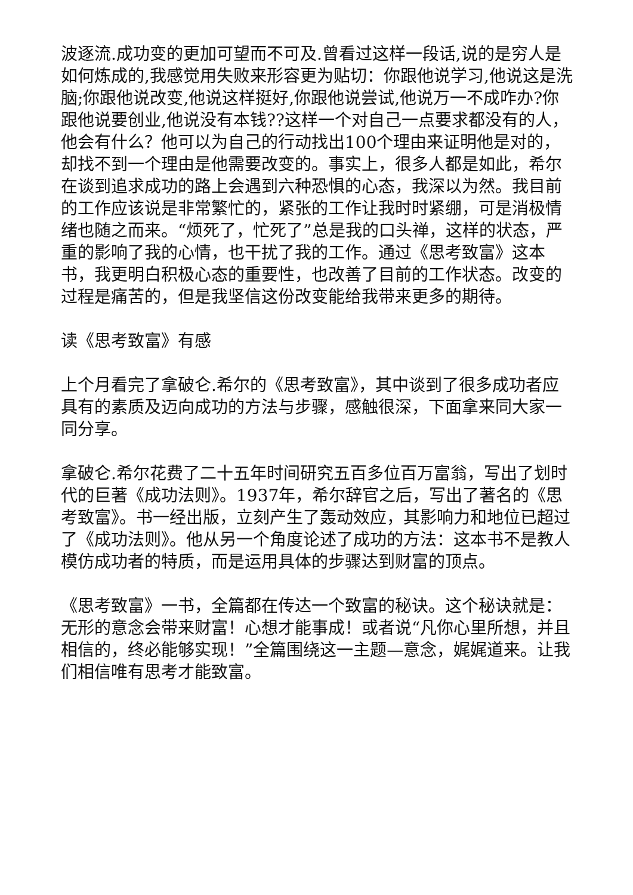波逐流.成功变的更加可望而不可及.曾看过这样一段话,说的是穷人是如何炼成的,我感觉用失败来形容更为贴切：你跟他说学习,他说这是洗脑;你跟他说改变,他说这样挺好,你跟他说尝试,他说万一不成咋办?你跟他说要创业,他说没有本钱??这样一个对自己一点要求都没有的人，他会有什么？他可以为自己的行动找出100个理由来证明他是对的，却找不到一个理由是他需要改变的。事实上，很多人都是如此，希尔在谈到追求成功的路上会遇到六种恐惧的心态，我深以为然。我目前 的工作应该说是非常繁忙的，紧张的工作让我时时紧绷，可是消极情绪也随之而来。“烦死了，忙死了”总是我的口头禅，这样的状态，严重的影响了我的心情，也干扰了我的工作。通过《思考致富》这本书，我更明白积极心态的重要性，也改善了目前的工作状态。改变的过程是痛苦的，但是我坚信这份改变能给我带来更多的期待。
读《思考致富》有感
上个月看完了拿破仑.希尔的《思考致富》，其中谈到了很多成功者应具有的素质及迈向成功的方法与步骤，感触很深，下面拿来同大家一同分享。
拿破仑.希尔花费了二十五年时间研究五百多位百万富翁，写出了划时代的巨著《成功法则》。1937年，希尔辞官之后，写出了著名的《思考致富》。书一经出版，立刻产生了轰动效应，其影响力和地位已超过了《成功法则》。他从另一个角度论述了成功的方法：这本书不是教人模仿成功者的特质，而是运用具体的步骤达到财富的顶点。
《思考致富》一书，全篇都在传达一个致富的秘诀。这个秘诀就是：无形的意念会带来财富！心想才能事成！或者说“凡你心里所想，并且相信的，终必能够实现！”全篇围绕这一主题—意念，娓娓道来。让我们相信唯有思考才能致富。